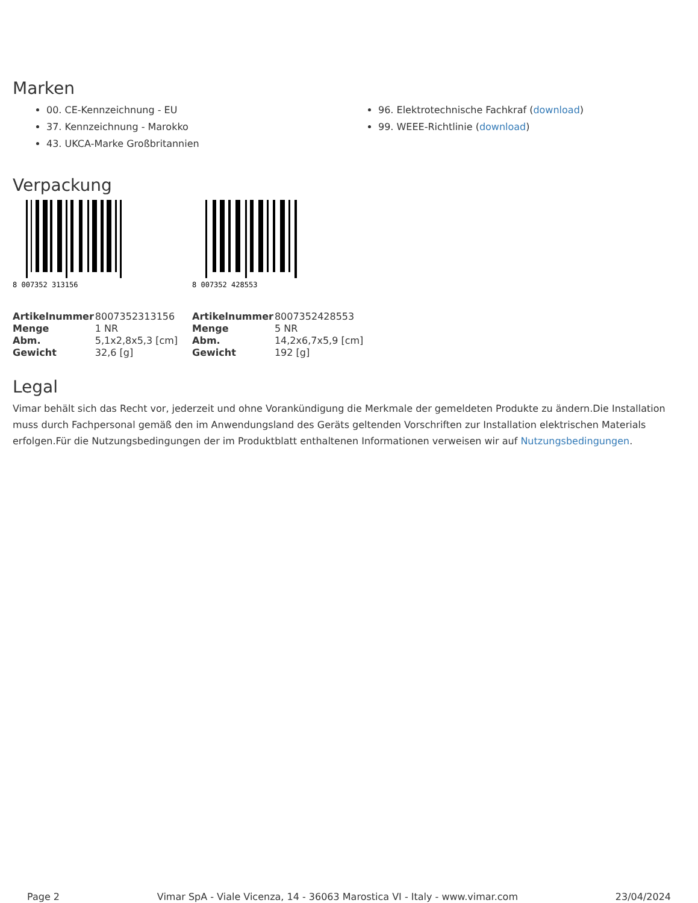Marken
00. CE-Kennzeichnung - EU
37. Kennzeichnung - Marokko
43. UKCA-Marke Großbritannien
96. Elektrotechnische Fachkraf (download)
99. WEEE-Richtlinie (download)
Verpackung
8 007352 313156
| Artikelnummer | 8007352313156 |
| Menge | 1 NR |
| Abm. | 5,1x2,8x5,3 [cm] |
| Gewicht | 32,6 [g] |
8 007352 428553
| Artikelnummer | 8007352428553 |
| Menge | 5 NR |
| Abm. | 14,2x6,7x5,9 [cm] |
| Gewicht | 192 [g] |
Legal
Vimar behält sich das Recht vor, jederzeit und ohne Vorankündigung die Merkmale der gemeldeten Produkte zu ändern.Die Installation muss durch Fachpersonal gemäß den im Anwendungsland des Geräts geltenden Vorschriften zur Installation elektrischen Materials erfolgen.Für die Nutzungsbedingungen der im Produktblatt enthaltenen Informationen verweisen wir auf Nutzungsbedingungen.
Page 2 Vimar SpA - Viale Vicenza, 14 - 36063 Marostica VI - Italy - www.vimar.com 23/04/2024